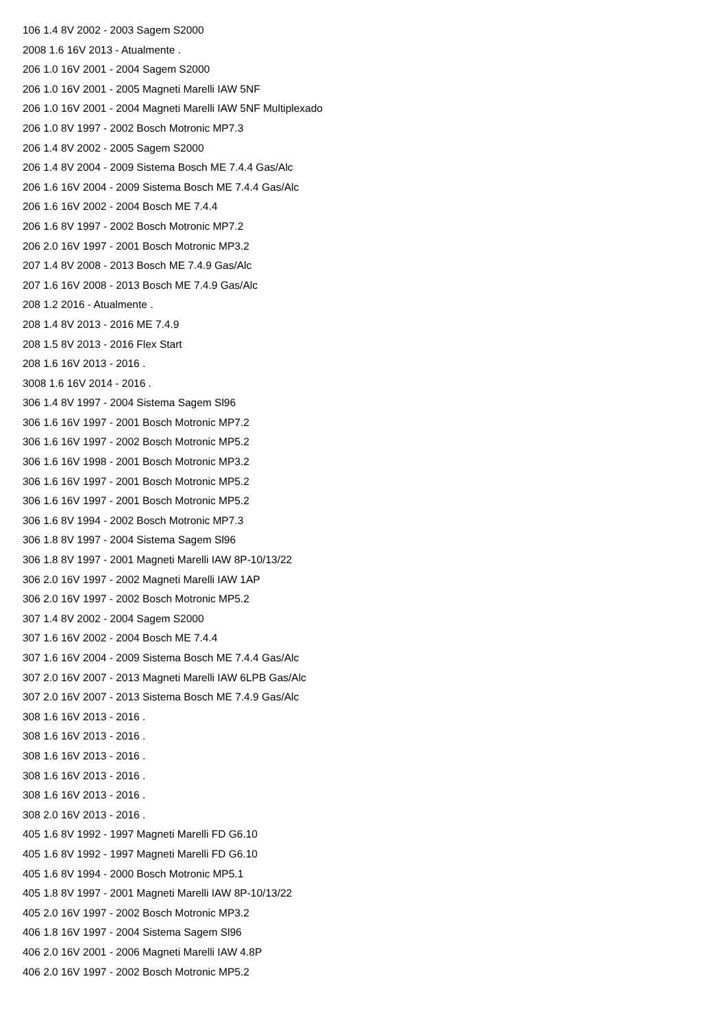106 1.4 8V 2002 - 2003 Sagem S2000
2008 1.6 16V 2013 - Atualmente .
206 1.0 16V 2001 - 2004 Sagem S2000
206 1.0 16V 2001 - 2005 Magneti Marelli IAW 5NF
206 1.0 16V 2001 - 2004 Magneti Marelli IAW 5NF Multiplexado
206 1.0 8V 1997 - 2002 Bosch Motronic MP7.3
206 1.4 8V 2002 - 2005 Sagem S2000
206 1.4 8V 2004 - 2009 Sistema Bosch ME 7.4.4 Gas/Alc
206 1.6 16V 2004 - 2009 Sistema Bosch ME 7.4.4 Gas/Alc
206 1.6 16V 2002 - 2004 Bosch ME 7.4.4
206 1.6 8V 1997 - 2002 Bosch Motronic MP7.2
206 2.0 16V 1997 - 2001 Bosch Motronic MP3.2
207 1.4 8V 2008 - 2013 Bosch ME 7.4.9 Gas/Alc
207 1.6 16V 2008 - 2013 Bosch ME 7.4.9 Gas/Alc
208 1.2 2016 - Atualmente .
208 1.4 8V 2013 - 2016 ME 7.4.9
208 1.5 8V 2013 - 2016 Flex Start
208 1.6 16V 2013 - 2016 .
3008 1.6 16V 2014 - 2016 .
306 1.4 8V 1997 - 2004 Sistema Sagem Sl96
306 1.6 16V 1997 - 2001 Bosch Motronic MP7.2
306 1.6 16V 1997 - 2002 Bosch Motronic MP5.2
306 1.6 16V 1998 - 2001 Bosch Motronic MP3.2
306 1.6 16V 1997 - 2001 Bosch Motronic MP5.2
306 1.6 16V 1997 - 2001 Bosch Motronic MP5.2
306 1.6 8V 1994 - 2002 Bosch Motronic MP7.3
306 1.8 8V 1997 - 2004 Sistema Sagem Sl96
306 1.8 8V 1997 - 2001 Magneti Marelli IAW 8P-10/13/22
306 2.0 16V 1997 - 2002 Magneti Marelli IAW 1AP
306 2.0 16V 1997 - 2002 Bosch Motronic MP5.2
307 1.4 8V 2002 - 2004 Sagem S2000
307 1.6 16V 2002 - 2004 Bosch ME 7.4.4
307 1.6 16V 2004 - 2009 Sistema Bosch ME 7.4.4 Gas/Alc
307 2.0 16V 2007 - 2013 Magneti Marelli IAW 6LPB Gas/Alc
307 2.0 16V 2007 - 2013 Sistema Bosch ME 7.4.9 Gas/Alc
308 1.6 16V 2013 - 2016 .
308 1.6 16V 2013 - 2016 .
308 1.6 16V 2013 - 2016 .
308 1.6 16V 2013 - 2016 .
308 1.6 16V 2013 - 2016 .
308 2.0 16V 2013 - 2016 .
405 1.6 8V 1992 - 1997 Magneti Marelli FD G6.10
405 1.6 8V 1992 - 1997 Magneti Marelli FD G6.10
405 1.6 8V 1994 - 2000 Bosch Motronic MP5.1
405 1.8 8V 1997 - 2001 Magneti Marelli IAW 8P-10/13/22
405 2.0 16V 1997 - 2002 Bosch Motronic MP3.2
406 1.8 16V 1997 - 2004 Sistema Sagem Sl96
406 2.0 16V 2001 - 2006 Magneti Marelli IAW 4.8P
406 2.0 16V 1997 - 2002 Bosch Motronic MP5.2